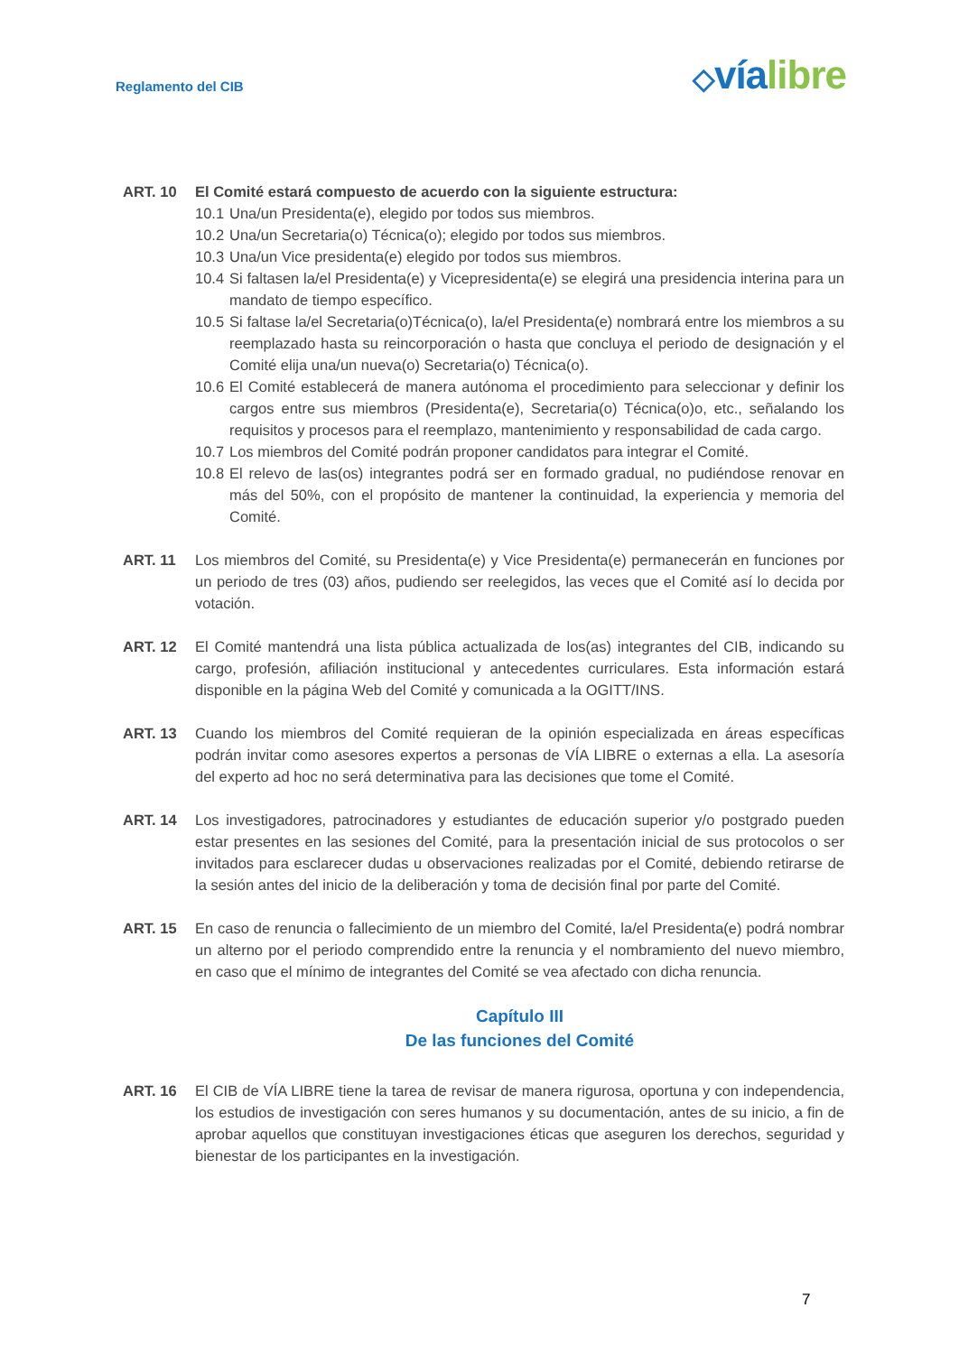Reglamento del CIB
◇vía libre
ART. 10 El Comité estará compuesto de acuerdo con la siguiente estructura:
10.1
Una/un Presidenta(e), elegido por todos sus miembros.
10.2
Una/un Secretaria(o) Técnica(o); elegido por todos sus miembros.
10.3
Una/un Vice presidenta(e) elegido por todos sus miembros.
10.4
Si faltasen la/el Presidenta(e) y Vicepresidenta(e) se elegirá una presidencia interina para un mandato de tiempo específico.
10.5
Si faltase la/el Secretaria(o)Técnica(o), la/el Presidenta(e) nombrará entre los miembros a su reemplazado hasta su reincorporación o hasta que concluya el periodo de designación y el Comité elija una/un nueva(o) Secretaria(o) Técnica(o).
10.6
El Comité establecerá de manera autónoma el procedimiento para seleccionar y definir los cargos entre sus miembros (Presidenta(e), Secretaria(o) Técnica(o)o, etc., señalando los requisitos y procesos para el reemplazo, mantenimiento y responsabilidad de cada cargo.
10.7
Los miembros del Comité podrán proponer candidatos para integrar el Comité.
10.8
El relevo de las(os) integrantes podrá ser en formado gradual, no pudiéndose renovar en más del 50%, con el propósito de mantener la continuidad, la experiencia y memoria del Comité.
ART. 11 Los miembros del Comité, su Presidenta(e) y Vice Presidenta(e) permanecerán en funciones por un periodo de tres (03) años, pudiendo ser reelegidos, las veces que el Comité así lo decida por votación.
ART. 12 El Comité mantendrá una lista pública actualizada de los(as) integrantes del CIB, indicando su cargo, profesión, afiliación institucional y antecedentes curriculares. Esta información estará disponible en la página Web del Comité y comunicada a la OGITT/INS.
ART. 13 Cuando los miembros del Comité requieran de la opinión especializada en áreas específicas podrán invitar como asesores expertos a personas de VÍA LIBRE o externas a ella. La asesoría del experto ad hoc no será determinativa para las decisiones que tome el Comité.
ART. 14 Los investigadores, patrocinadores y estudiantes de educación superior y/o postgrado pueden estar presentes en las sesiones del Comité, para la presentación inicial de sus protocolos o ser invitados para esclarecer dudas u observaciones realizadas por el Comité, debiendo retirarse de la sesión antes del inicio de la deliberación y toma de decisión final por parte del Comité.
ART. 15 En caso de renuncia o fallecimiento de un miembro del Comité, la/el Presidenta(e) podrá nombrar un alterno por el periodo comprendido entre la renuncia y el nombramiento del nuevo miembro, en caso que el mínimo de integrantes del Comité se vea afectado con dicha renuncia.
Capítulo III
De las funciones del Comité
ART. 16 El CIB de VÍA LIBRE tiene la tarea de revisar de manera rigurosa, oportuna y con independencia, los estudios de investigación con seres humanos y su documentación, antes de su inicio, a fin de aprobar aquellos que constituyan investigaciones éticas que aseguren los derechos, seguridad y bienestar de los participantes en la investigación.
7